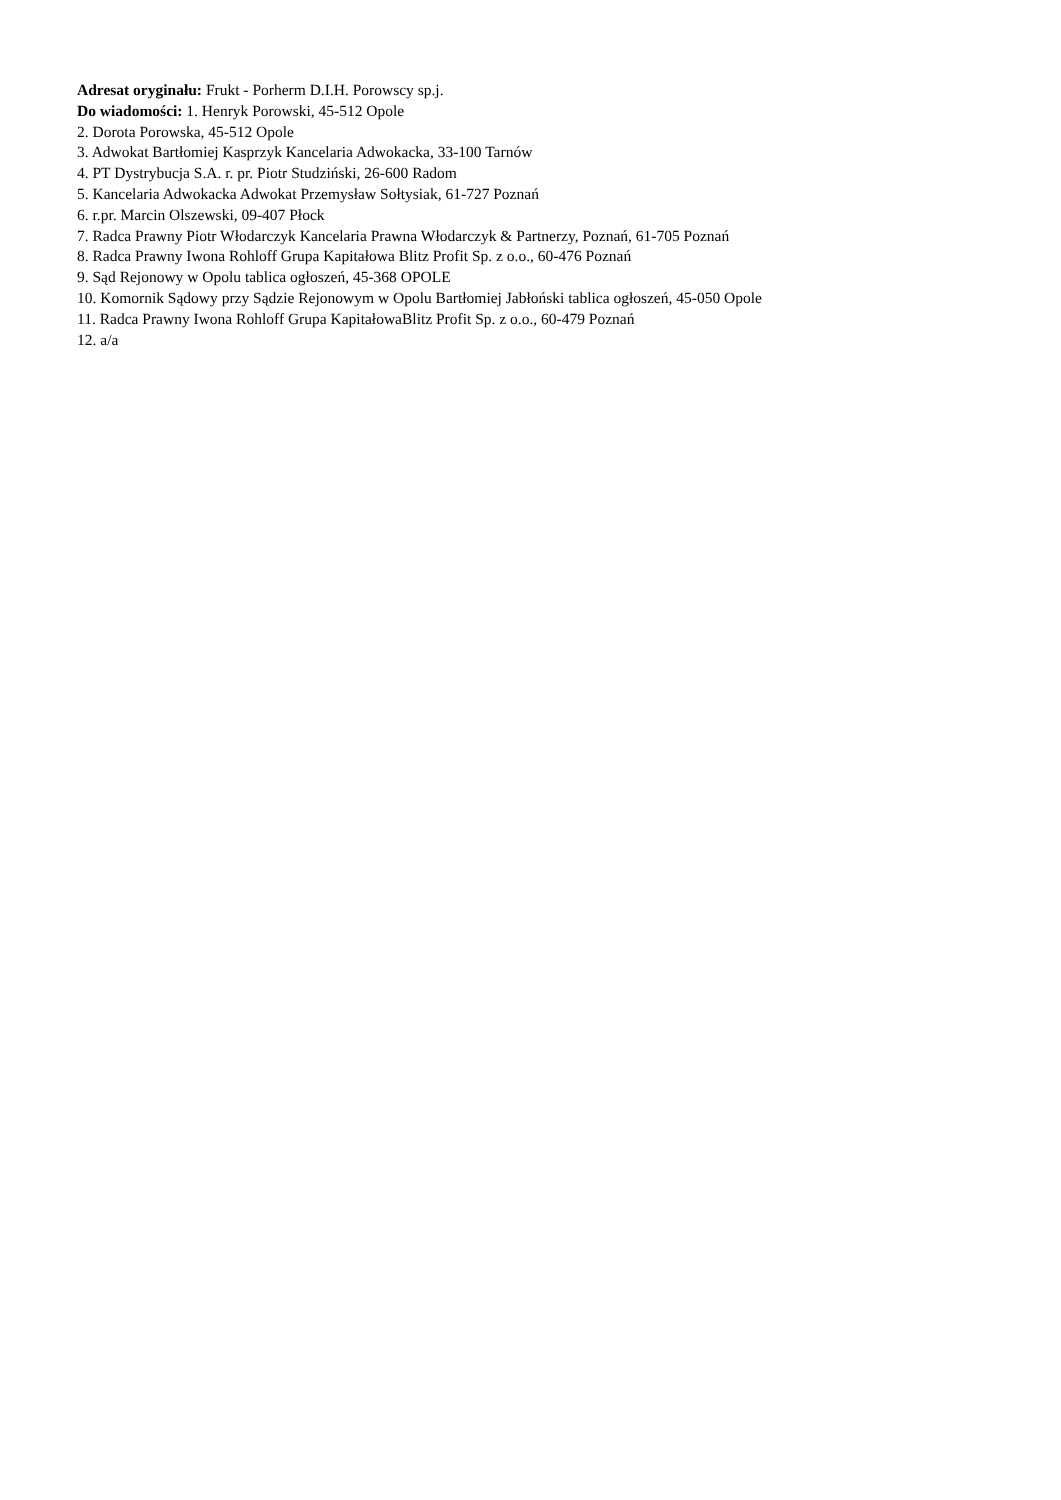Adresat oryginału: Frukt - Porherm D.I.H. Porowscy sp.j.
Do wiadomości: 1. Henryk Porowski, 45-512 Opole
2. Dorota Porowska, 45-512 Opole
3. Adwokat Bartłomiej Kasprzyk Kancelaria Adwokacka, 33-100 Tarnów
4. PT Dystrybucja S.A. r. pr. Piotr Studziński, 26-600 Radom
5. Kancelaria Adwokacka Adwokat Przemysław Sołtysiak, 61-727 Poznań
6. r.pr. Marcin Olszewski, 09-407 Płock
7. Radca Prawny Piotr Włodarczyk Kancelaria Prawna Włodarczyk & Partnerzy, Poznań, 61-705 Poznań
8. Radca Prawny Iwona Rohloff Grupa Kapitałowa Blitz Profit Sp. z o.o., 60-476 Poznań
9. Sąd Rejonowy w Opolu tablica ogłoszeń, 45-368 OPOLE
10. Komornik Sądowy przy Sądzie Rejonowym w Opolu Bartłomiej Jabłoński tablica ogłoszeń, 45-050 Opole
11. Radca Prawny Iwona Rohloff Grupa KapitałowaBlitz Profit Sp. z o.o., 60-479 Poznań
12. a/a